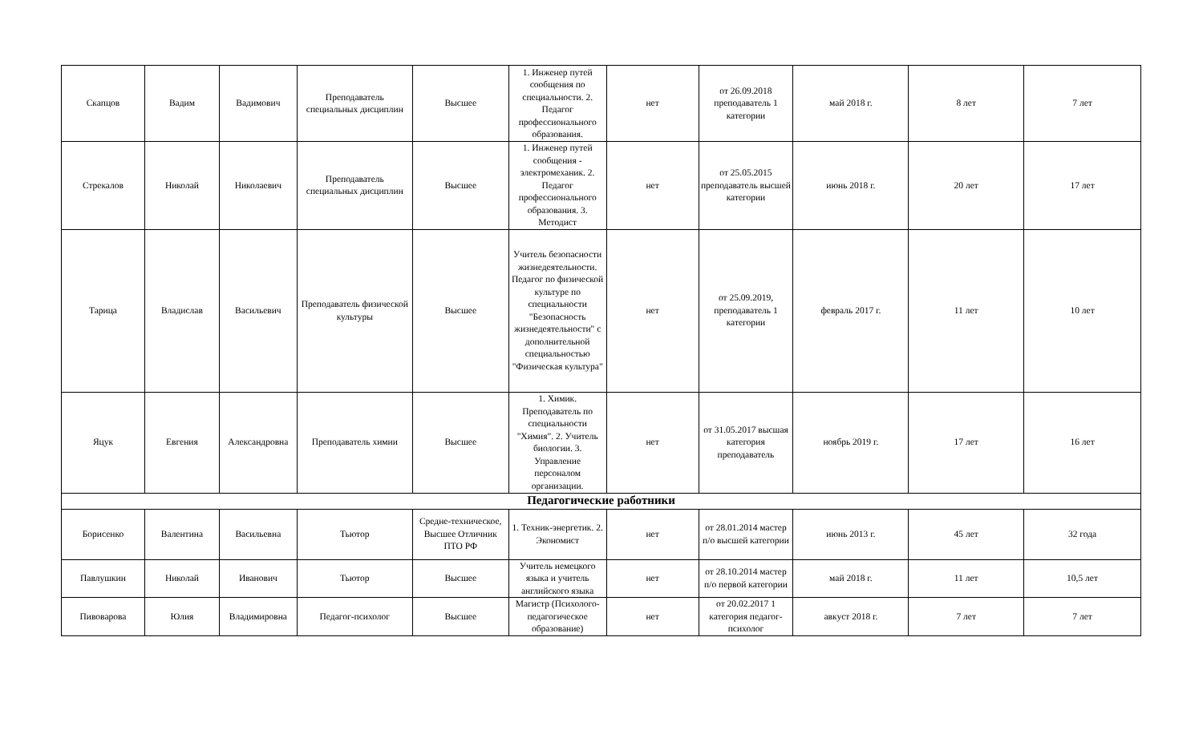| Скапцов | Вадим | Вадимович | Преподаватель специальных дисциплин | Высшее | 1. Инженер путей сообщения по специальности. 2. Педагог профессионального образования. | нет | от 26.09.2018 преподаватель 1 категории | май 2018 г. | 8 лет | 7 лет |
| Стрекалов | Николай | Николаевич | Преподаватель специальных дисциплин | Высшее | 1. Инженер путей сообщения - электромеханик. 2. Педагог профессионального образования. 3. Методист | нет | от 25.05.2015 преподаватель высшей категории | июнь 2018 г. | 20 лет | 17 лет |
| Тарица | Владислав | Васильевич | Преподаватель физической культуры | Высшее | Учитель безопасности жизнедеятельности. Педагог по физической культуре по специальности "Безопасность жизнедеятельности" с дополнительной специальностью "Физическая культура" | нет | от 25.09.2019, преподаватель 1 категории | февраль 2017 г. | 11 лет | 10 лет |
| Яцук | Евгения | Александровна | Преподаватель химии | Высшее | 1. Химик. Преподаватель по специальности "Химия". 2. Учитель биологии. 3. Управление персоналом организации. | нет | от 31.05.2017 высшая категория преподаватель | ноябрь 2019 г. | 17 лет | 16 лет |
| Педагогические работники | | | | | | | | | | |
| Борисенко | Валентина | Васильевна | Тьютор | Средне-техническое, Высшее Отличник ПТО РФ | 1. Техник-энергетик. 2. Экономист | нет | от 28.01.2014 мастер п/о высшей категории | июнь 2013 г. | 45 лет | 32 года |
| Павлушкин | Николай | Иванович | Тьютор | Высшее | Учитель немецкого языка и учитель английского языка | нет | от 28.10.2014 мастер п/о первой категории | май 2018 г. | 11 лет | 10,5 лет |
| Пивоварова | Юлия | Владимировна | Педагог-психолог | Высшее | Магистр (Психолого-педагогическое образование) | нет | от 20.02.2017 1 категория педагог-психолог | авкуст 2018 г. | 7 лет | 7 лет |